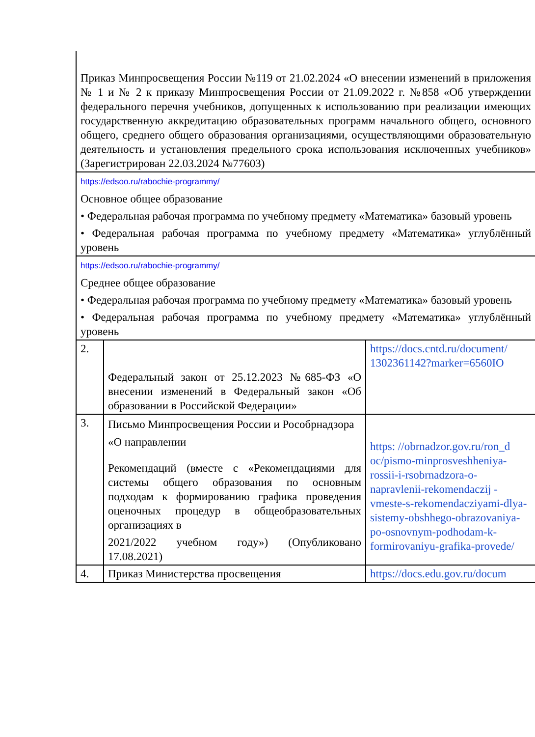| Приказ Минпросвещения России №119 от 21.02.2024 «О внесении изменений в приложения № 1 и № 2 к приказу Минпросвещения России от 21.09.2022 г. №858 «Об утверждении федерального перечня учебников, допущенных к использованию при реализации имеющих государственную аккредитацию образовательных программ начального общего, основного общего, среднего общего образования организациями, осуществляющими образовательную деятельность и установления предельного срока использования исключенных учебников» (Зарегистрирован 22.03.2024 №77603) | | |
| https://edsoo.ru/rabochie-programmy/ Основное общее образование • Федеральная рабочая программа по учебному предмету «Математика» базовый уровень • Федеральная рабочая программа по учебному предмету «Математика» углублённый уровень | | |
| https://edsoo.ru/rabochie-programmy/ Среднее общее образование • Федеральная рабочая программа по учебному предмету «Математика» базовый уровень • Федеральная рабочая программа по учебному предмету «Математика» углублённый уровень | | |
| 2. | Федеральный закон от 25.12.2023 №685-ФЗ «О внесении изменений в Федеральный закон «Об образовании в Российской Федерации» | https://docs.cntd.ru/document/ 1302361142?marker=6560IO |
| 3. | Письмо Минпросвещения России и Рособрнадзора «О направлении Рекомендаций (вместе с «Рекомендациями для системы общего образования по основным подходам к формированию графика проведения оценочных процедур в общеобразовательных организациях в 2021/2022 учебном году») (Опубликовано 17.08.2021) | https: //obrnadzor.gov.ru/ron_d oc/pismo-minprosveshheniya-rossii-i-rsobrnadzora-o-napravlenii-rekomendaczij -vmeste-s-rekomendacziyami-dlya-sistemy-obshhego-obrazovaniya-po-osnovnym-podhodam-k-formirovaniyu-grafika-provede/ |
| 4. | Приказ Министерства просвещения | https://docs.edu.gov.ru/docum |